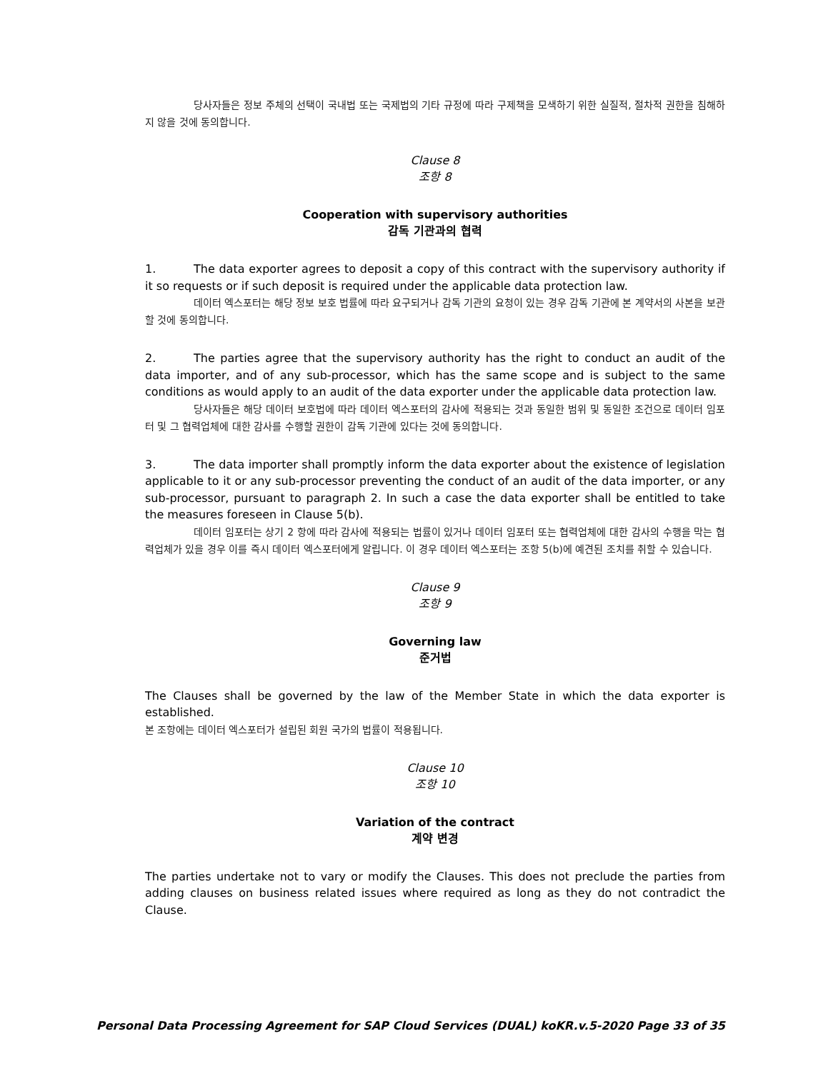당사자들은 정보 주체의 선택이 국내법 또는 국제법의 기타 규정에 따라 구제책을 모색하기 위한 실질적, 절차적 권한을 침해하지 않을 것에 동의합니다.
Clause 8
조항 8
Cooperation with supervisory authorities
감독 기관과의 협력
1. The data exporter agrees to deposit a copy of this contract with the supervisory authority if it so requests or if such deposit is required under the applicable data protection law.
데이터 엑스포터는 해당 정보 보호 법률에 따라 요구되거나 감독 기관의 요청이 있는 경우 감독 기관에 본 계약서의 사본을 보관할 것에 동의합니다.
2. The parties agree that the supervisory authority has the right to conduct an audit of the data importer, and of any sub-processor, which has the same scope and is subject to the same conditions as would apply to an audit of the data exporter under the applicable data protection law.
당사자들은 해당 데이터 보호법에 따라 데이터 엑스포터의 감사에 적용되는 것과 동일한 범위 및 동일한 조건으로 데이터 임포터 및 그 협력업체에 대한 감사를 수행할 권한이 감독 기관에 있다는 것에 동의합니다.
3. The data importer shall promptly inform the data exporter about the existence of legislation applicable to it or any sub-processor preventing the conduct of an audit of the data importer, or any sub-processor, pursuant to paragraph 2. In such a case the data exporter shall be entitled to take the measures foreseen in Clause 5(b).
데이터 임포터는 상기 2 항에 따라 감사에 적용되는 법률이 있거나 데이터 임포터 또는 협력업체에 대한 감사의 수행을 막는 협력업체가 있을 경우 이를 즉시 데이터 엑스포터에게 알립니다. 이 경우 데이터 엑스포터는 조항 5(b)에 예견된 조치를 취할 수 있습니다.
Clause 9
조항 9
Governing law
준거법
The Clauses shall be governed by the law of the Member State in which the data exporter is established.
본 조항에는 데이터 엑스포터가 설립된 회원 국가의 법률이 적용됩니다.
Clause 10
조항 10
Variation of the contract
계약 변경
The parties undertake not to vary or modify the Clauses. This does not preclude the parties from adding clauses on business related issues where required as long as they do not contradict the Clause.
Personal Data Processing Agreement for SAP Cloud Services (DUAL) koKR.v.5-2020 Page 33 of 35